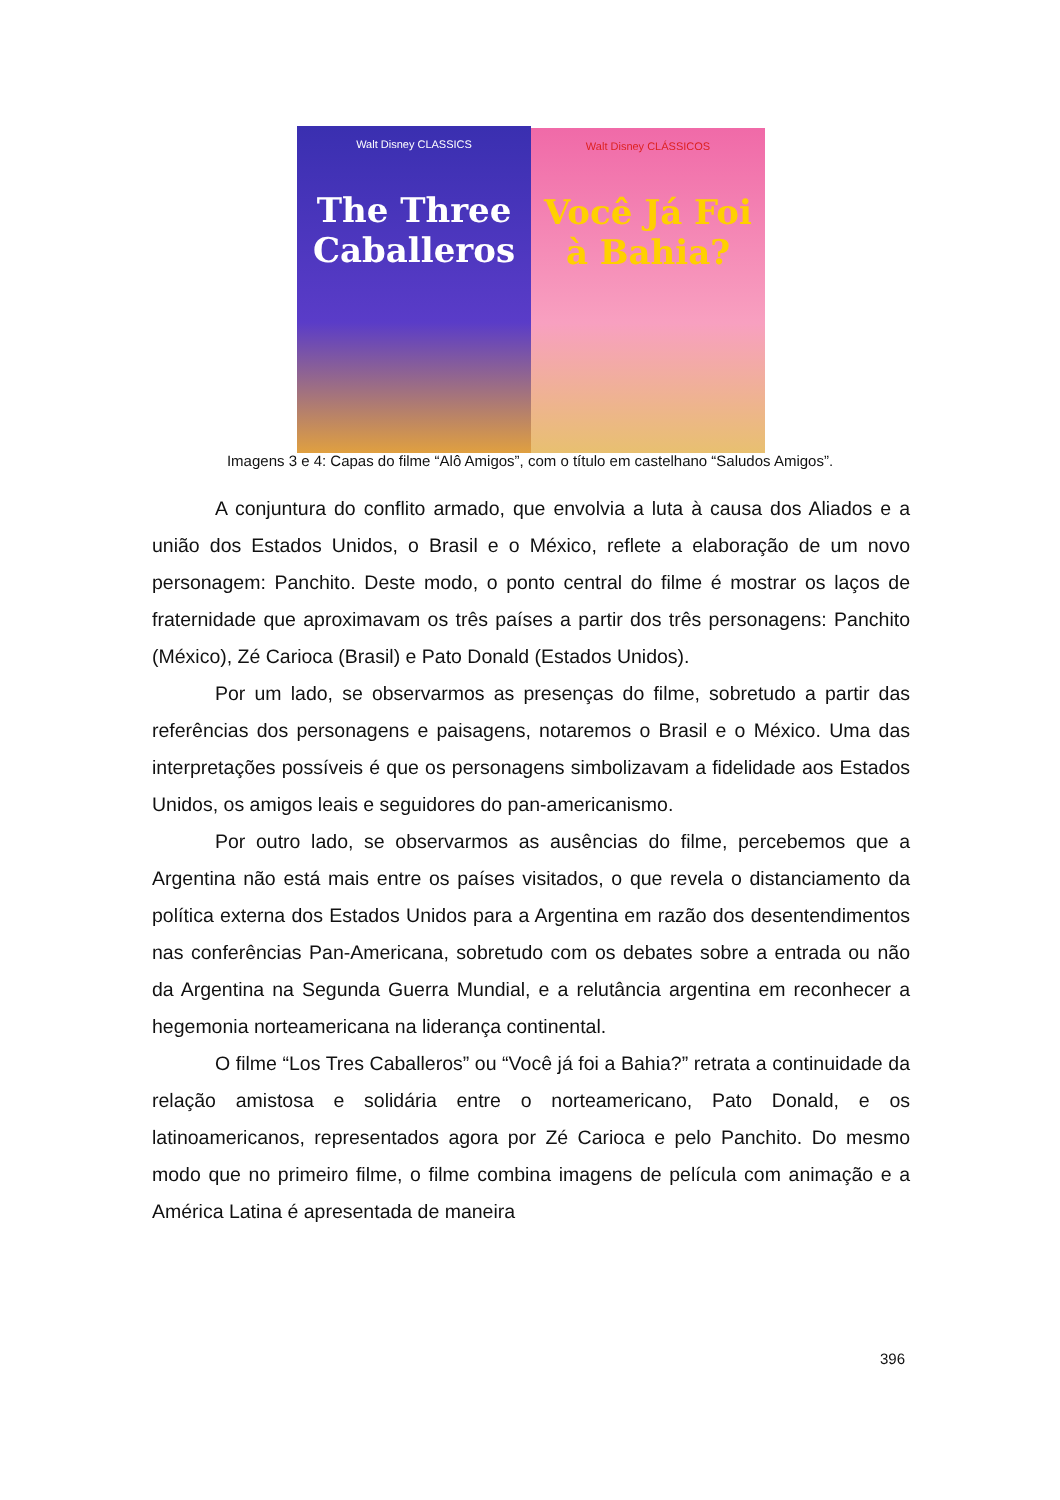Walt Disney CLASSICS
The Three Caballeros
Walt Disney CLÁSSICOS
Você Já Foi à Bahia?
Imagens 3 e 4: Capas do filme “Alô Amigos”, com o título em castelhano “Saludos Amigos”.
A conjuntura do conflito armado, que envolvia a luta à causa dos Aliados e a união dos Estados Unidos, o Brasil e o México, reflete a elaboração de um novo personagem: Panchito. Deste modo, o ponto central do filme é mostrar os laços de fraternidade que aproximavam os três países a partir dos três personagens: Panchito (México), Zé Carioca (Brasil) e Pato Donald (Estados Unidos).
Por um lado, se observarmos as presenças do filme, sobretudo a partir das referências dos personagens e paisagens, notaremos o Brasil e o México. Uma das interpretações possíveis é que os personagens simbolizavam a fidelidade aos Estados Unidos, os amigos leais e seguidores do pan-americanismo.
Por outro lado, se observarmos as ausências do filme, percebemos que a Argentina não está mais entre os países visitados, o que revela o distanciamento da política externa dos Estados Unidos para a Argentina em razão dos desentendimentos nas conferências Pan-Americana, sobretudo com os debates sobre a entrada ou não da Argentina na Segunda Guerra Mundial, e a relutância argentina em reconhecer a hegemonia norteamericana na liderança continental.
O filme “Los Tres Caballeros” ou “Você já foi a Bahia?” retrata a continuidade da relação amistosa e solidária entre o norteamericano, Pato Donald, e os latinoamericanos, representados agora por Zé Carioca e pelo Panchito. Do mesmo modo que no primeiro filme, o filme combina imagens de película com animação e a América Latina é apresentada de maneira
396